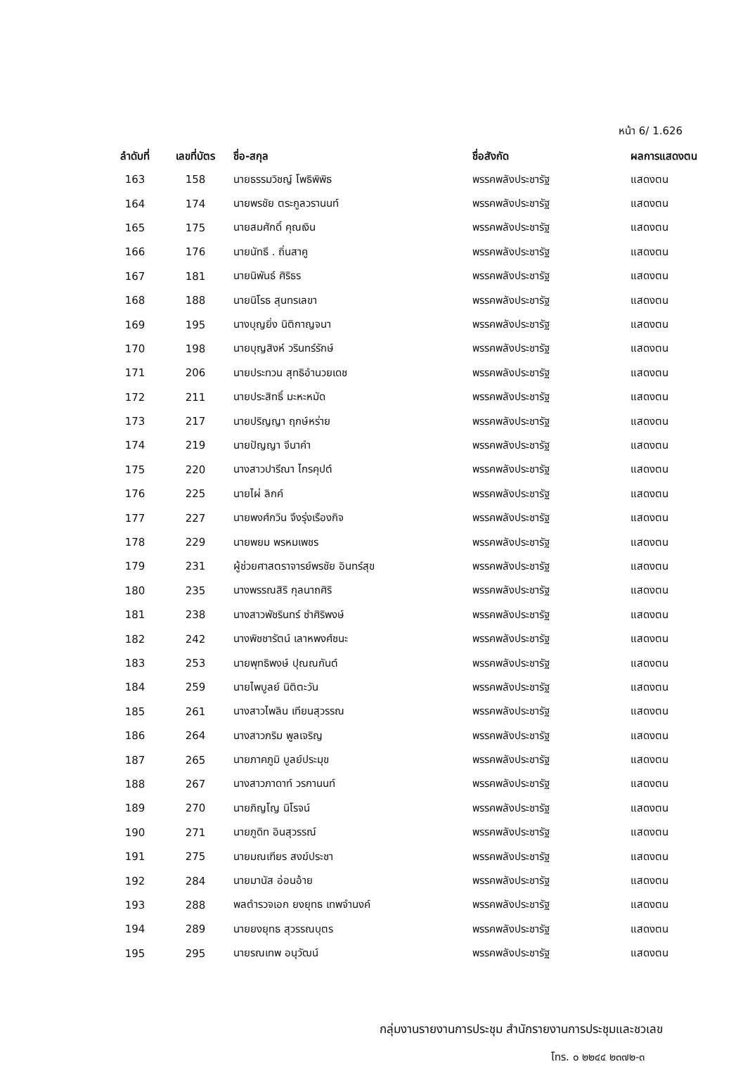หน้า 6/ 1.626
| ลำดับที่ | เลขที่บัตร | ชื่อ-สกุล | ชื่อสังกัด | ผลการแสดงตน |
| --- | --- | --- | --- | --- |
| 163 | 158 | นายธรรมวิชญ์ โพธิพิพิธ | พรรคพลังประชารัฐ | แสดงตน |
| 164 | 174 | นายพรชัย ตระกูลวรานนท์ | พรรคพลังประชารัฐ | แสดงตน |
| 165 | 175 | นายสมศักดิ์ คุณเงิน | พรรคพลังประชารัฐ | แสดงตน |
| 166 | 176 | นายนัทธี . ถิ่นสาคู | พรรคพลังประชารัฐ | แสดงตน |
| 167 | 181 | นายนิพันธ์ ศิริธร | พรรคพลังประชารัฐ | แสดงตน |
| 168 | 188 | นายนิโรธ สุนทรเลขา | พรรคพลังประชารัฐ | แสดงตน |
| 169 | 195 | นางบุญยิ่ง นิติกาญจนา | พรรคพลังประชารัฐ | แสดงตน |
| 170 | 198 | นายบุญสิงห์ วรินทร์รักษ์ | พรรคพลังประชารัฐ | แสดงตน |
| 171 | 206 | นายประทวน สุทธิอำนวยเดช | พรรคพลังประชารัฐ | แสดงตน |
| 172 | 211 | นายประสิทธิ์ มะหะหมัด | พรรคพลังประชารัฐ | แสดงตน |
| 173 | 217 | นายปริญญา ฤกษ์หร่าย | พรรคพลังประชารัฐ | แสดงตน |
| 174 | 219 | นายปัญญา จีนาคำ | พรรคพลังประชารัฐ | แสดงตน |
| 175 | 220 | นางสาวปารีณา ไกรคุปต์ | พรรคพลังประชารัฐ | แสดงตน |
| 176 | 225 | นายไผ่ ลิกค์ | พรรคพลังประชารัฐ | แสดงตน |
| 177 | 227 | นายพงศ์กวิน จึงรุ่งเรืองกิจ | พรรคพลังประชารัฐ | แสดงตน |
| 178 | 229 | นายพยม พรหมเพชร | พรรคพลังประชารัฐ | แสดงตน |
| 179 | 231 | ผู้ช่วยศาสตราจารย์พรชัย อินทร์สุข | พรรคพลังประชารัฐ | แสดงตน |
| 180 | 235 | นางพรรณสิริ กุลนาถศิริ | พรรคพลังประชารัฐ | แสดงตน |
| 181 | 238 | นางสาวพัชรินทร์ ซำศิริพงษ์ | พรรคพลังประชารัฐ | แสดงตน |
| 182 | 242 | นางพิชชารัตน์ เลาหพงศ์ชนะ | พรรคพลังประชารัฐ | แสดงตน |
| 183 | 253 | นายพุทธิพงษ์ ปุณณกันต์ | พรรคพลังประชารัฐ | แสดงตน |
| 184 | 259 | นายไพบูลย์ นิติตะวัน | พรรคพลังประชารัฐ | แสดงตน |
| 185 | 261 | นางสาวไพลิน เทียนสุวรรณ | พรรคพลังประชารัฐ | แสดงตน |
| 186 | 264 | นางสาวภริม พูลเจริญ | พรรคพลังประชารัฐ | แสดงตน |
| 187 | 265 | นายภาคภูมิ บูลย์ประมุข | พรรคพลังประชารัฐ | แสดงตน |
| 188 | 267 | นางสาวภาดาท์ วรกานนท์ | พรรคพลังประชารัฐ | แสดงตน |
| 189 | 270 | นายภิญโญ นิโรจน์ | พรรคพลังประชารัฐ | แสดงตน |
| 190 | 271 | นายภูดิท อินสุวรรณ์ | พรรคพลังประชารัฐ | แสดงตน |
| 191 | 275 | นายมณเฑียร สงฆ์ประชา | พรรคพลังประชารัฐ | แสดงตน |
| 192 | 284 | นายมานัส อ่อนอ้าย | พรรคพลังประชารัฐ | แสดงตน |
| 193 | 288 | พลตำรวจเอก ยงยุทธ เทพจำนงค์ | พรรคพลังประชารัฐ | แสดงตน |
| 194 | 289 | นายยงยุทธ สุวรรณบุตร | พรรคพลังประชารัฐ | แสดงตน |
| 195 | 295 | นายรณเทพ อนุวัฒน์ | พรรคพลังประชารัฐ | แสดงตน |
กลุ่มงานรายงานการประชุม สำนักรายงานการประชุมและชวเลข
โทร. ๐ ๒๒๔๔ ๒๓๗๒-๓